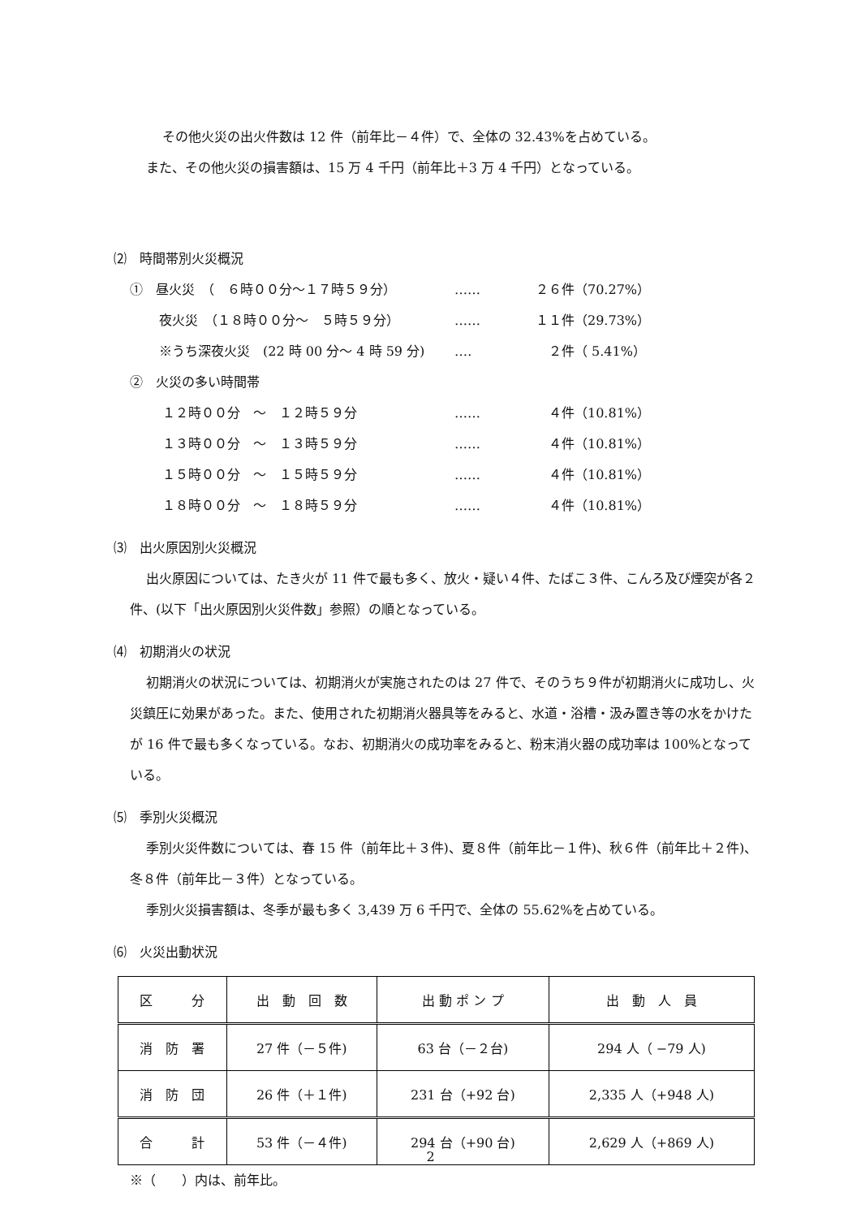その他火災の出火件数は 12 件（前年比－４件）で、全体の 32.43%を占めている。
また、その他火災の損害額は、15 万 4 千円（前年比＋3 万 4 千円）となっている。
⑵　時間帯別火災概況
①　昼火災　（　６時００分～１７時５９分） …… ２６件（70.27%）
夜火災　（１８時００分～　５時５９分） …… １１件（29.73%）
※うち深夜火災　(22 時 00 分～ 4 時 59 分) ‥‥　２件（ 5.41%）
②　火災の多い時間帯
１２時００分　～　１２時５９分 ……　４件（10.81%）
１３時００分　～　１３時５９分 ……　４件（10.81%）
１５時００分　～　１５時５９分 ……　４件（10.81%）
１８時００分　～　１８時５９分 ……　４件（10.81%）
⑶　出火原因別火災概況
出火原因については、たき火が 11 件で最も多く、放火・疑い４件、たばこ３件、こんろ及び煙突が各２件、(以下「出火原因別火災件数」参照）の順となっている。
⑷　初期消火の状況
初期消火の状況については、初期消火が実施されたのは 27 件で、そのうち９件が初期消火に成功し、火災鎮圧に効果があった。また、使用された初期消火器具等をみると、水道・浴槽・汲み置き等の水をかけたが 16 件で最も多くなっている。なお、初期消火の成功率をみると、粉末消火器の成功率は 100%となっている。
⑸　季別火災概況
季別火災件数については、春 15 件（前年比＋３件)、夏８件（前年比－１件)、秋６件（前年比＋２件)、冬８件（前年比－３件）となっている。
季別火災損害額は、冬季が最も多く 3,439 万 6 千円で、全体の 55.62%を占めている。
⑹　火災出動状況
| 区 分 | 出 動 回 数 | 出 動 ポ ン プ | 出 動 人 員 |
| 消 防 署 | 27 件（－５件) | 63 台（－２台) | 294 人（ −79 人) |
| 消 防 団 | 26 件（＋１件) | 231 台（+92 台) | 2,335 人（+948 人) |
| 合 計 | 53 件（－４件) | 294 台（+90 台) | 2,629 人（+869 人) |
※（　　）内は、前年比。
2